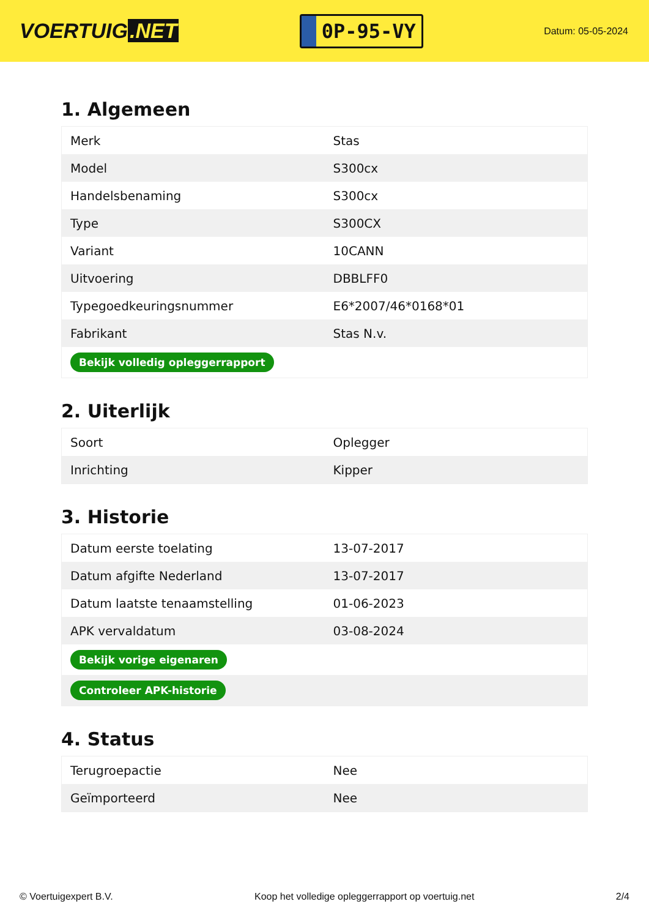VOERTUIG.NET
0P-95-VY
Datum: 05-05-2024
1. Algemeen
| Merk | Stas |
| Model | S300cx |
| Handelsbenaming | S300cx |
| Type | S300CX |
| Variant | 10CANN |
| Uitvoering | DBBLFF0 |
| Typegoedkeuringsnummer | E6*2007/46*0168*01 |
| Fabrikant | Stas N.v. |
| Bekijk volledig opleggerrapport | |
2. Uiterlijk
| Soort | Oplegger |
| Inrichting | Kipper |
3. Historie
| Datum eerste toelating | 13-07-2017 |
| Datum afgifte Nederland | 13-07-2017 |
| Datum laatste tenaamstelling | 01-06-2023 |
| APK vervaldatum | 03-08-2024 |
| Bekijk vorige eigenaren | |
| Controleer APK-historie | |
4. Status
| Terugroepactie | Nee |
| Geïmporteerd | Nee |
© Voertuigexpert B.V. Koop het volledige opleggerrapport op voertuig.net 2/4